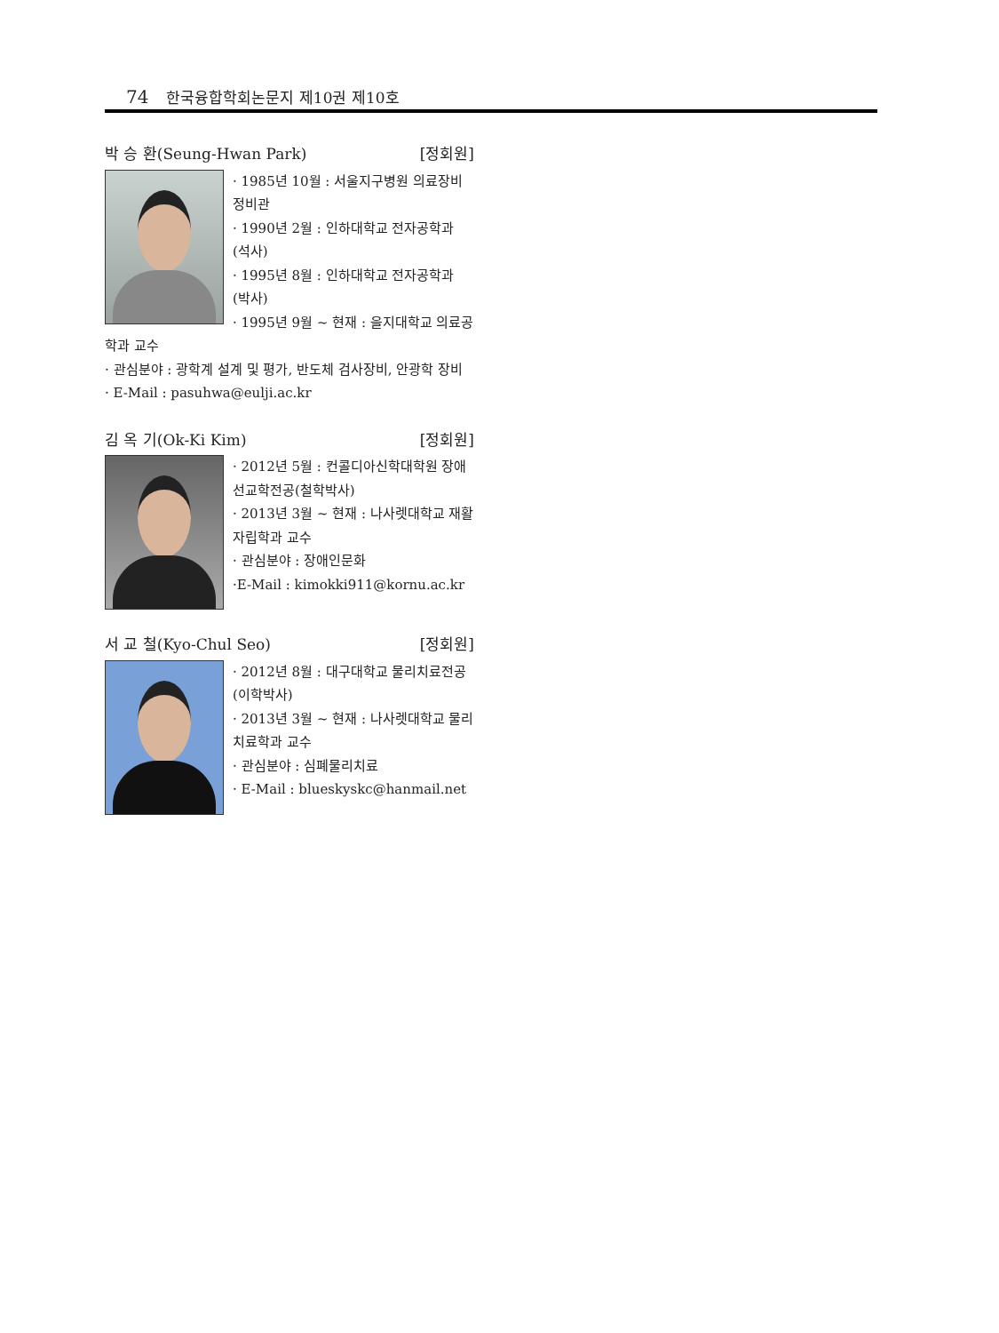74 한국융합학회논문지 제10권 제10호
박 승 환(Seung-Hwan Park) [정회원]
· 1985년 10월 : 서울지구병원 의료장비 정비관
· 1990년 2월 : 인하대학교 전자공학과 (석사)
· 1995년 8월 : 인하대학교 전자공학과 (박사)
· 1995년 9월 ~ 현재 : 을지대학교 의료공학과 교수
· 관심분야 : 광학계 설계 및 평가, 반도체 검사장비, 안광학 장비
· E-Mail : pasuhwa@eulji.ac.kr
김 옥 기(Ok-Ki Kim) [정회원]
· 2012년 5월 : 컨콜디아신학대학원 장애선교학전공(철학박사)
· 2013년 3월 ~ 현재 : 나사렛대학교 재활자립학과 교수
· 관심분야 : 장애인문화
·E-Mail : kimokki911@kornu.ac.kr
서 교 철(Kyo-Chul Seo) [정회원]
· 2012년 8월 : 대구대학교 물리치료전공(이학박사)
· 2013년 3월 ~ 현재 : 나사렛대학교 물리치료학과 교수
· 관심분야 : 심폐물리치료
· E-Mail : blueskyskc@hanmail.net